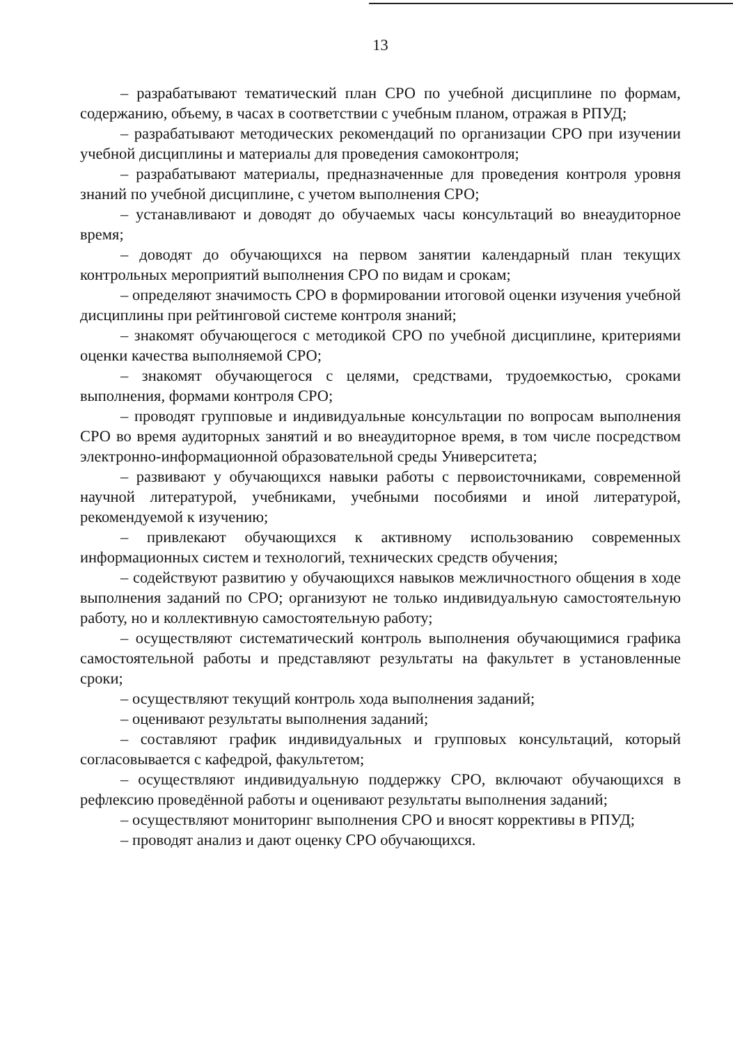13
– разрабатывают тематический план СРО по учебной дисциплине по формам, содержанию, объему, в часах в соответствии с учебным планом, отражая в РПУД;
– разрабатывают методических рекомендаций по организации СРО при изучении учебной дисциплины и материалы для проведения самоконтроля;
– разрабатывают материалы, предназначенные для проведения контроля уровня знаний по учебной дисциплине, с учетом выполнения СРО;
– устанавливают и доводят до обучаемых часы консультаций во внеаудиторное время;
– доводят до обучающихся на первом занятии календарный план текущих контрольных мероприятий выполнения СРО по видам и срокам;
– определяют значимость СРО в формировании итоговой оценки изучения учебной дисциплины при рейтинговой системе контроля знаний;
– знакомят обучающегося с методикой СРО по учебной дисциплине, критериями оценки качества выполняемой СРО;
– знакомят обучающегося с целями, средствами, трудоемкостью, сроками выполнения, формами контроля СРО;
– проводят групповые и индивидуальные консультации по вопросам выполнения СРО во время аудиторных занятий и во внеаудиторное время, в том числе посредством электронно-информационной образовательной среды Университета;
– развивают у обучающихся навыки работы с первоисточниками, современной научной литературой, учебниками, учебными пособиями и иной литературой, рекомендуемой к изучению;
– привлекают обучающихся к активному использованию современных информационных систем и технологий, технических средств обучения;
– содействуют развитию у обучающихся навыков межличностного общения в ходе выполнения заданий по СРО; организуют не только индивидуальную самостоятельную работу, но и коллективную самостоятельную работу;
– осуществляют систематический контроль выполнения обучающимися графика самостоятельной работы и представляют результаты на факультет в установленные сроки;
– осуществляют текущий контроль хода выполнения заданий;
– оценивают результаты выполнения заданий;
– составляют график индивидуальных и групповых консультаций, который согласовывается с кафедрой, факультетом;
– осуществляют индивидуальную поддержку СРО, включают обучающихся в рефлексию проведённой работы и оценивают результаты выполнения заданий;
– осуществляют мониторинг выполнения СРО и вносят коррективы в РПУД;
– проводят анализ и дают оценку СРО обучающихся.